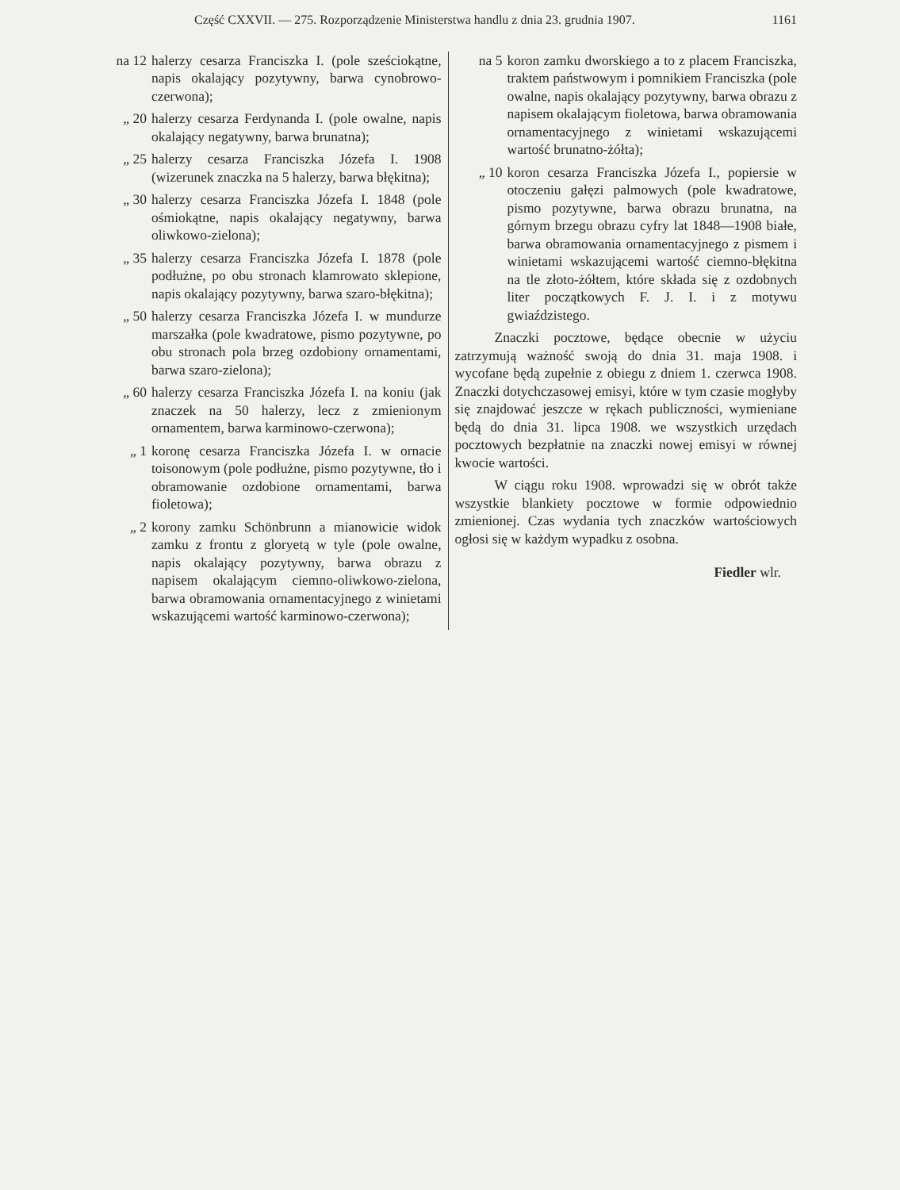Część CXXVII. — 275. Rozporządzenie Ministerstwa handlu z dnia 23. grudnia 1907. 1161
na 12 halerzy cesarza Franciszka I. (pole sześciokątne, napis okalający pozytywny, barwa cynobrowo-czerwona);
„ 20 halerzy cesarza Ferdynanda I. (pole owalne, napis okalający negatywny, barwa brunatna);
„ 25 halerzy cesarza Franciszka Józefa I. 1908 (wizerunek znaczka na 5 halerzy, barwa błękitna);
„ 30 halerzy cesarza Franciszka Józefa I. 1848 (pole ośmiokątne, napis okalający negatywny, barwa oliwkowo-zielona);
„ 35 halerzy cesarza Franciszka Józefa I. 1878 (pole podłużne, po obu stronach klamrowato sklepione, napis okalający pozytywny, barwa szaro-błękitna);
„ 50 halerzy cesarza Franciszka Józefa I. w mundurze marszałka (pole kwadratowe, pismo pozytywne, po obu stronach pola brzeg ozdobiony ornamentami, barwa szaro-zielona);
„ 60 halerzy cesarza Franciszka Józefa I. na koniu (jak znaczek na 50 halerzy, lecz z zmienionym ornamentem, barwa karminowo-czerwona);
„ 1 koronę cesarza Franciszka Józefa I. w ornacie toisonowym (pole podłużne, pismo pozytywne, tło i obramowanie ozdobione ornamentami, barwa fioletowa);
„ 2 korony zamku Schönbrunn a mianowicie widok zamku z frontu z gloryetą w tyle (pole owalne, napis okalający pozytywny, barwa obrazu z napisem okalającym ciemno-oliwkowo-zielona, barwa obramowania ornamentacyjnego z winietami wskazującemi wartość karminowo-czerwona);
na 5 koron zamku dworskiego a to z placem Franciszka, traktem państwowym i pomnikiem Franciszka (pole owalne, napis okalający pozytywny, barwa obrazu z napisem okalającym fioletowa, barwa obramowania ornamentacyjnego z winietami wskazującemi wartość brunatno-żółta);
„ 10 koron cesarza Franciszka Józefa I., popiersie w otoczeniu gałęzi palmowych (pole kwadratowe, pismo pozytywne, barwa obrazu brunatna, na górnym brzegu obrazu cyfry lat 1848—1908 białe, barwa obramowania ornamentacyjnego z pismem i winietami wskazującemi wartość ciemno-błękitna na tle złoto-żółtem, które składa się z ozdobnych liter początkowych F. J. I. i z motywu gwiaździstego.
Znaczki pocztowe, będące obecnie w użyciu zatrzymują ważność swoją do dnia 31. maja 1908. i wycofane będą zupełnie z obiegu z dniem 1. czerwca 1908. Znaczki dotychczasowej emisyi, które w tym czasie mogłyby się znajdować jeszcze w rękach publiczności, wymieniane będą do dnia 31. lipca 1908. we wszystkich urzędach pocztowych bezpłatnie na znaczki nowej emisyi w równej kwocie wartości.
W ciągu roku 1908. wprowadzi się w obrót także wszystkie blankiety pocztowe w formie odpowiednio zmienionej. Czas wydania tych znaczków wartościowych ogłosi się w każdym wypadku z osobna.
Fiedler wlr.